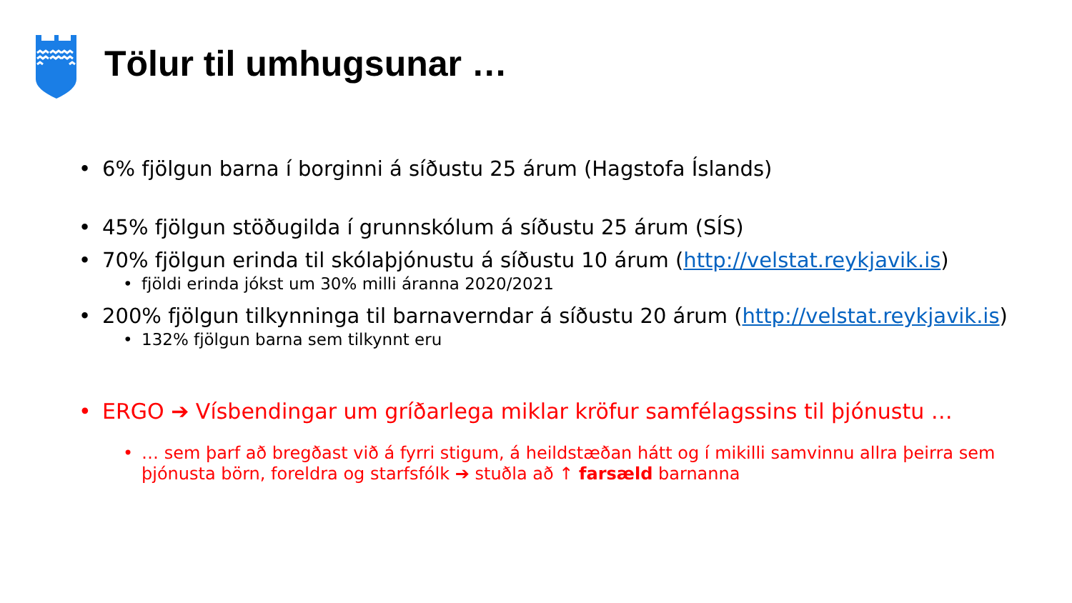Tölur til umhugsunar …
• 6% fjölgun barna í borginni á síðustu 25 árum (Hagstofa Íslands)
• 45% fjölgun stöðugilda í grunnskólum á síðustu 25 árum (SÍS)
• 70% fjölgun erinda til skólaþjónustu á síðustu 10 árum (http://velstat.reykjavik.is)
• fjöldi erinda jókst um 30% milli áranna 2020/2021
• 200% fjölgun tilkynninga til barnaverndar á síðustu 20 árum (http://velstat.reykjavik.is)
• 132% fjölgun barna sem tilkynnt eru
• ERGO ➔ Vísbendingar um gríðarlega miklar kröfur samfélagssins til þjónustu …
• … sem þarf að bregðast við á fyrri stigum, á heildstæðan hátt og í mikilli samvinnu allra þeirra sem þjónusta börn, foreldra og starfsfólk ➔ stuðla að ↑ farsæld barnanna